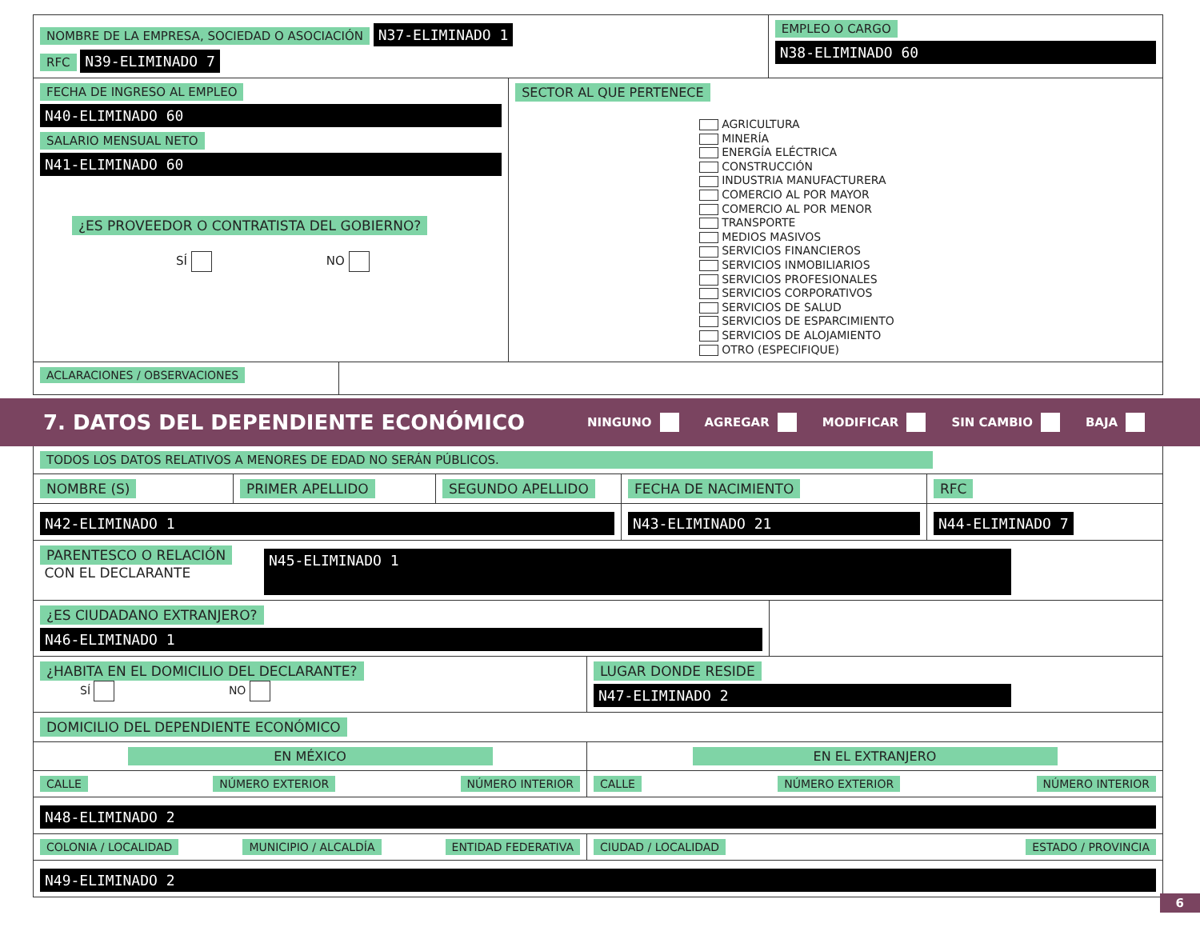NOMBRE DE LA EMPRESA, SOCIEDAD O ASOCIACIÓN N37-ELIMINADO 1
RFC N39-ELIMINADO 7
EMPLEO O CARGO
N38-ELIMINADO 60
FECHA DE INGRESO AL EMPLEO
N40-ELIMINADO 60
SALARIO MENSUAL NETO
N41-ELIMINADO 60
¿ES PROVEEDOR O CONTRATISTA DEL GOBIERNO?
SÍ NO
SECTOR AL QUE PERTENECE
AGRICULTURA
MINERÍA
ENERGÍA ELÉCTRICA
CONSTRUCCIÓN
INDUSTRIA MANUFACTURERA
COMERCIO AL POR MAYOR
COMERCIO AL POR MENOR
TRANSPORTE
MEDIOS MASIVOS
SERVICIOS FINANCIEROS
SERVICIOS INMOBILIARIOS
SERVICIOS PROFESIONALES
SERVICIOS CORPORATIVOS
SERVICIOS DE SALUD
SERVICIOS DE ESPARCIMIENTO
SERVICIOS DE ALOJAMIENTO
OTRO (ESPECIFIQUE)
ACLARACIONES / OBSERVACIONES
7. DATOS DEL DEPENDIENTE ECONÓMICO
NINGUNO AGREGAR MODIFICAR SIN CAMBIO BAJA
TODOS LOS DATOS RELATIVOS A MENORES DE EDAD NO SERÁN PÚBLICOS.
NOMBRE (S) PRIMER APELLIDO SEGUNDO APELLIDO FECHA DE NACIMIENTO RFC
N42-ELIMINADO 1 N43-ELIMINADO 21 N44-ELIMINADO 7
PARENTESCO O RELACIÓN
CON EL DECLARANTE
N45-ELIMINADO 1
¿ES CIUDADANO EXTRANJERO?
N46-ELIMINADO 1
¿HABITA EN EL DOMICILIO DEL DECLARANTE?
SÍ NO
LUGAR DONDE RESIDE
N47-ELIMINADO 2
DOMICILIO DEL DEPENDIENTE ECONÓMICO
EN MÉXICO EN EL EXTRANJERO
CALLE NÚMERO EXTERIOR NÚMERO INTERIOR CALLE NÚMERO EXTERIOR NÚMERO INTERIOR
N48-ELIMINADO 2
COLONIA / LOCALIDAD MUNICIPIO / ALCALDÍA ENTIDAD FEDERATIVA CIUDAD / LOCALIDAD ESTADO / PROVINCIA
N49-ELIMINADO 2
6